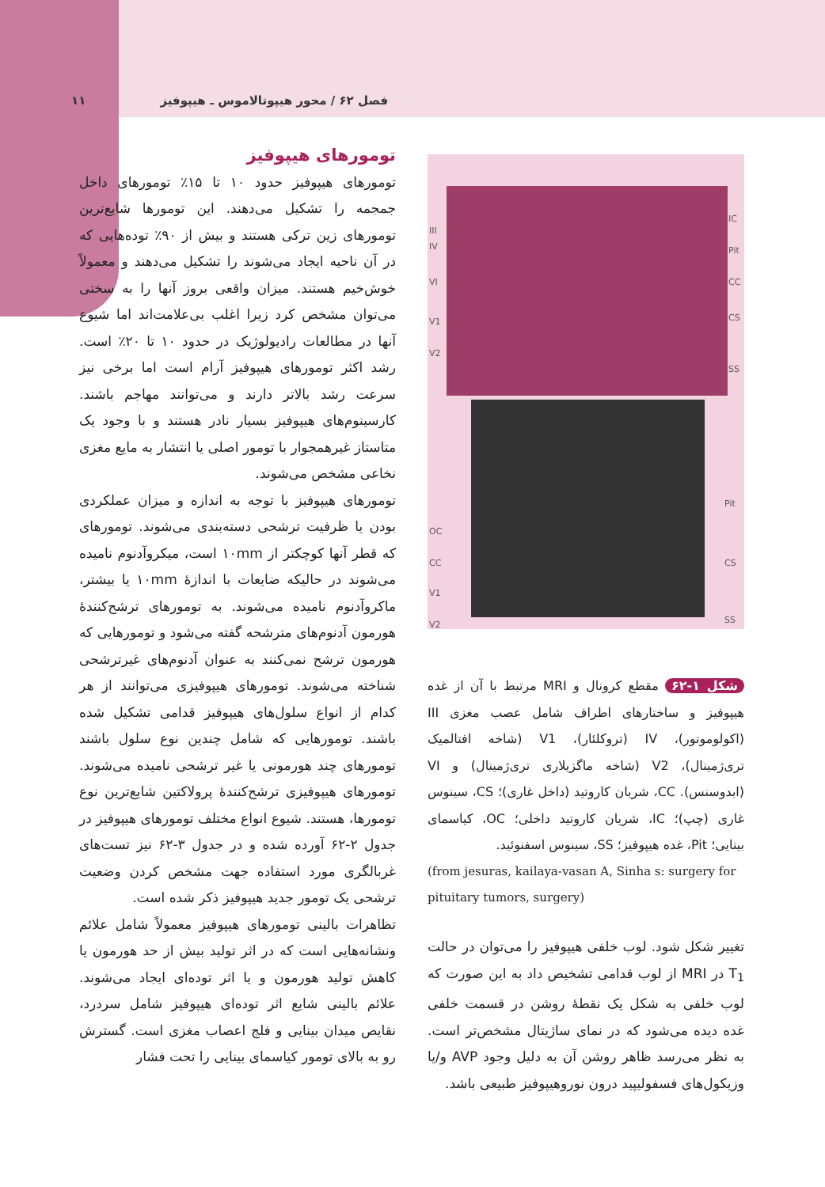فصل ۶۲ / محور هیپوتالاموس ـ هیپوفیز ۱۱
تومورهای هیپوفیز
تومورهای هیپوفیز حدود ۱۰ تا ۱۵٪ تومورهای داخل جمجمه را تشکیل می‌دهند. این تومورها شایع‌ترین تومورهای زین ترکی هستند و بیش از ۹۰٪ توده‌هایی که در آن ناحیه ایجاد می‌شوند را تشکیل می‌دهند و معمولاً خوش‌خیم هستند. میزان واقعی بروز آنها را به سختی می‌توان مشخص کرد زیرا اغلب بی‌علامت‌اند اما شیوع آنها در مطالعات رادیولوژیک در حدود ۱۰ تا ۲۰٪ است. رشد اکثر تومورهای هیپوفیز آرام است اما برخی نیز سرعت رشد بالاتر دارند و می‌توانند مهاجم باشند. کارسینوم‌های هیپوفیز بسیار نادر هستند و با وجود یک متاستاز غیرهمجوار با تومور اصلی یا انتشار به مایع مغزی نخاعی مشخص می‌شوند.
تومورهای هیپوفیز با توجه به اندازه و میزان عملکردی بودن یا ظرفیت ترشحی دسته‌بندی می‌شوند. تومورهای که قطر آنها کوچکتر از ۱۰mm است، میکروآدنوم نامیده می‌شوند در حالیکه ضایعات با اندازهٔ ۱۰mm یا بیشتر، ماکروآدنوم نامیده می‌شوند. به تومورهای ترشح‌کنندهٔ هورمون آدنوم‌های مترشحه گفته می‌شود و تومورهایی که هورمون ترشح نمی‌کنند به عنوان آدنوم‌های غیرترشحی شناخته می‌شوند. تومورهای هیپوفیزی می‌توانند از هر کدام از انواع سلول‌های هیپوفیز قدامی تشکیل شده باشند. تومورهایی که شامل چندین نوع سلول باشند تومورهای چند هورمونی یا غیر ترشحی نامیده می‌شوند. تومورهای هیپوفیزی ترشح‌کنندهٔ پرولاکتین شایع‌ترین نوع تومورها، هستند. شیوع انواع مختلف تومورهای هیپوفیز در جدول ۲-۶۲ آورده شده و در جدول ۳-۶۲ نیز تست‌های غربالگری مورد استفاده جهت مشخص کردن وضعیت ترشحی یک تومور جدید هیپوفیز ذکر شده است.
تظاهرات بالینی تومورهای هیپوفیز معمولاً شامل علائم ونشانه‌هایی است که در اثر تولید بیش از حد هورمون یا کاهش تولید هورمون و یا اثر توده‌ای ایجاد می‌شوند. علائم بالینی شایع اثر توده‌ای هیپوفیز شامل سردرد، نقایص میدان بینایی و فلج اعصاب مغزی است. گسترش رو به بالای تومور کیاسمای بینایی را تحت فشار
III
IV
VI
V1
V2
IC
Pit
CC
CS
SS
OC
CC
V1
V2
Pit
CS
SS
شکل ۱-۶۲ مقطع کرونال و MRI مرتبط با آن از غده هیپوفیز و ساختارهای اطراف شامل عصب مغزی III (اکولوموتور)، IV (تروکلئار)، V1 (شاخه افتالمیک تری‌ژمینال)، V2 (شاخه ماگزیلاری تری‌ژمینال) و VI (ابدوسنس). CC، شریان کاروتید (داخل غاری)؛ CS، سینوس غاری (چپ)؛ IC، شریان کاروتید داخلی؛ OC، کیاسمای بینایی؛ Pit، غده هیپوفیز؛ SS، سینوس اسفنوئید.
(from jesuras, kailaya-vasan A, Sinha s: surgery for pituitary tumors, surgery)
تغییر شکل شود. لوب خلفی هیپوفیز را می‌توان در حالت T<sub>1</sub> در MRI از لوب قدامی تشخیص داد به این صورت که لوب خلفی به شکل یک نقطهٔ روشن در قسمت خلفی غده دیده می‌شود که در نمای ساژیتال مشخص‌تر است. به نظر می‌رسد ظاهر روشن آن به دلیل وجود AVP و/یا وزیکول‌های فسفولیپید درون نوروهیپوفیز طبیعی باشد.